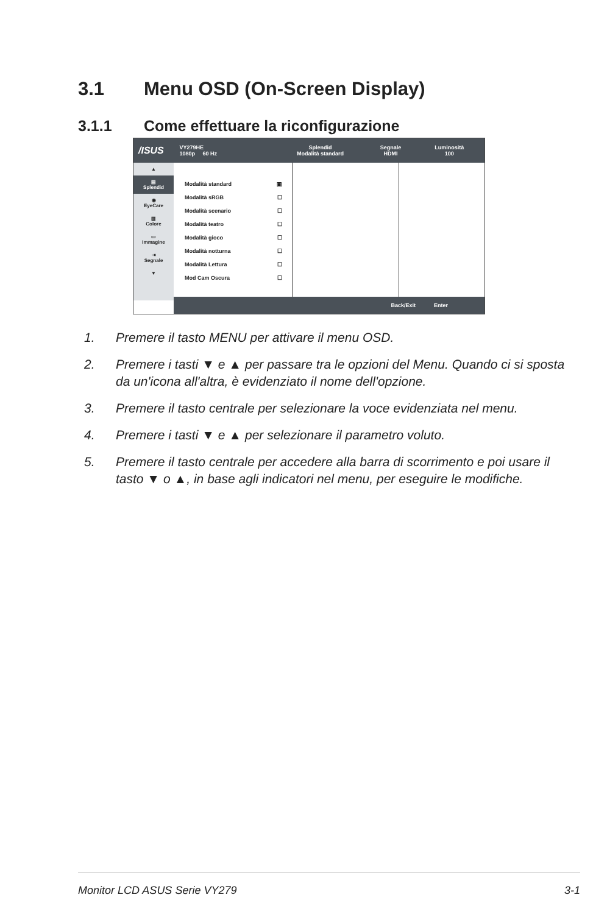3.1 Menu OSD (On-Screen Display)
3.1.1 Come effettuare la riconfigurazione
/ISUS VY279HE
1080p 60 Hz Splendid
Modalità standard Segnale
HDMI Luminosità
100
▲
▤
Splendid
◉
EyeCare
▥
Colore
▭
Immagine
⇥
Segnale
▼
Modalità standard ▣
Modalità sRGB ☐
Modalità scenario ☐
Modalità teatro ☐
Modalità gioco ☐
Modalità notturna ☐
Modalità Lettura ☐
Mod Cam Oscura ☐
Back/Exit Enter
1. Premere il tasto MENU per attivare il menu OSD.
2. Premere i tasti ▼ e ▲ per passare tra le opzioni del Menu. Quando ci si sposta da un'icona all'altra, è evidenziato il nome dell'opzione.
3. Premere il tasto centrale per selezionare la voce evidenziata nel menu.
4. Premere i tasti ▼ e ▲ per selezionare il parametro voluto.
5. Premere il tasto centrale per accedere alla barra di scorrimento e poi usare il tasto ▼ o ▲, in base agli indicatori nel menu, per eseguire le modifiche.
Monitor LCD ASUS Serie VY279 3-1